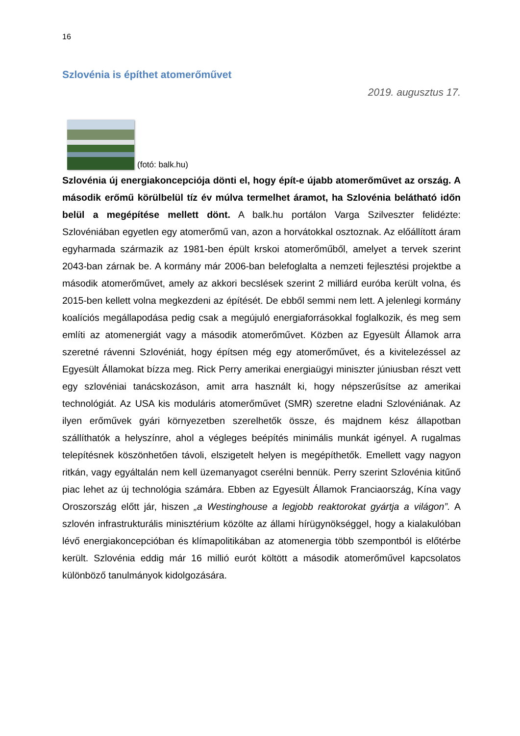16
Szlovénia is építhet atomerőművet
2019. augusztus 17.
(fotó: balk.hu)
Szlovénia új energiakoncepciója dönti el, hogy épít-e újabb atomerőművet az ország. A második erőmű körülbelül tíz év múlva termelhet áramot, ha Szlovénia belátható időn belül a megépítése mellett dönt. A balk.hu portálon Varga Szilveszter felidézte: Szlovéniában egyetlen egy atomerőmű van, azon a horvátokkal osztoznak. Az előállított áram egyharmada származik az 1981-ben épült krskoi atomerőműből, amelyet a tervek szerint 2043-ban zárnak be. A kormány már 2006-ban belefoglalta a nemzeti fejlesztési projektbe a második atomerőművet, amely az akkori becslések szerint 2 milliárd euróba került volna, és 2015-ben kellett volna megkezdeni az építését. De ebből semmi nem lett. A jelenlegi kormány koalíciós megállapodása pedig csak a megújuló energiaforrásokkal foglalkozik, és meg sem említi az atomenergiát vagy a második atomerőművet. Közben az Egyesült Államok arra szeretné rávenni Szlovéniát, hogy építsen még egy atomerőművet, és a kivitelezéssel az Egyesült Államokat bízza meg. Rick Perry amerikai energiaügyi miniszter júniusban részt vett egy szlovéniai tanácskozáson, amit arra használt ki, hogy népszerűsítse az amerikai technológiát. Az USA kis moduláris atomerőművet (SMR) szeretne eladni Szlovéniának. Az ilyen erőművek gyári környezetben szerelhetők össze, és majdnem kész állapotban szállíthatók a helyszínre, ahol a végleges beépítés minimális munkát igényel. A rugalmas telepítésnek köszönhetően távoli, elszigetelt helyen is megépíthetők. Emellett vagy nagyon ritkán, vagy egyáltalán nem kell üzemanyagot cserélni bennük. Perry szerint Szlovénia kitűnő piac lehet az új technológia számára. Ebben az Egyesült Államok Franciaország, Kína vagy Oroszország előtt jár, hiszen „a Westinghouse a legjobb reaktorokat gyártja a világon”. A szlovén infrastrukturális minisztérium közölte az állami hírügynökséggel, hogy a kialakulóban lévő energiakoncepcióban és klímapolitikában az atomenergia több szempontból is előtérbe került. Szlovénia eddig már 16 millió eurót költött a második atomerőművel kapcsolatos különböző tanulmányok kidolgozására.